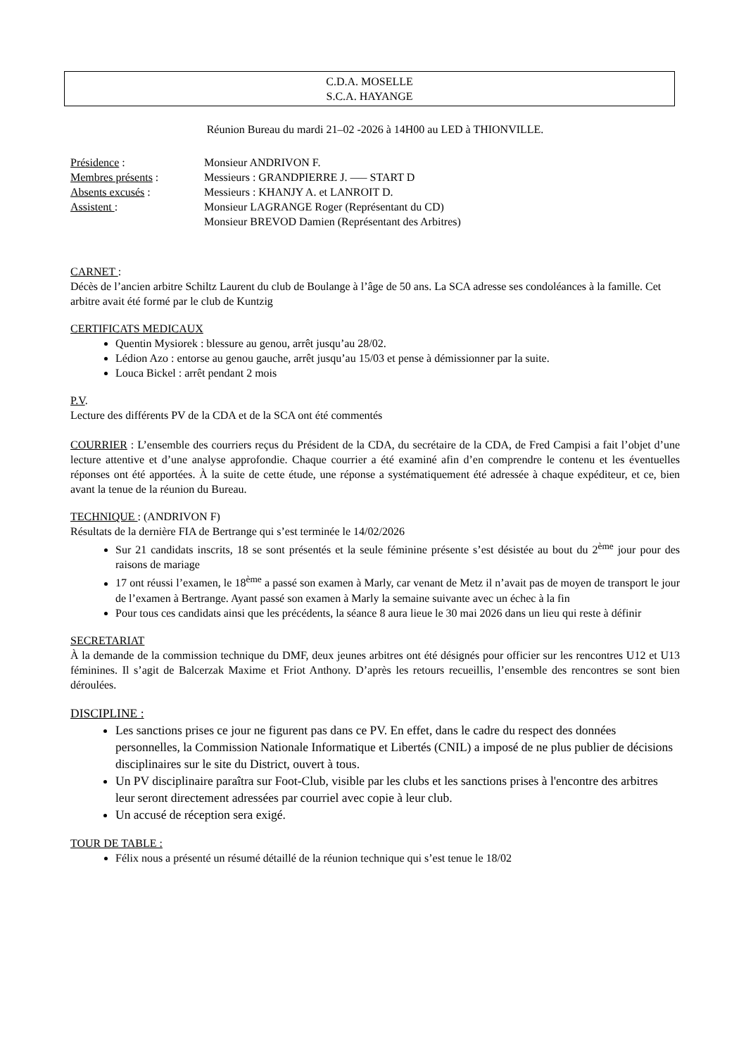C.D.A. MOSELLE
S.C.A. HAYANGE
Réunion Bureau du mardi 21–02 -2026 à 14H00 au LED à THIONVILLE.
| Présidence : | Monsieur ANDRIVON F. |
| Membres présents : | Messieurs : GRANDPIERRE J. —– START D |
| Absents excusés : | Messieurs : KHANJY A. et LANROIT D. |
| Assistent : | Monsieur LAGRANGE Roger (Représentant du CD) |
| | Monsieur BREVOD Damien (Représentant des Arbitres) |
CARNET :
Décès de l’ancien arbitre Schiltz Laurent du club de Boulange à l’âge de 50 ans. La SCA adresse ses condoléances à la famille. Cet arbitre avait été formé par le club de Kuntzig
CERTIFICATS MEDICAUX
Quentin Mysiorek : blessure au genou, arrêt jusqu’au 28/02.
Lédion Azo : entorse au genou gauche, arrêt jusqu’au 15/03 et pense à démissionner par la suite.
Louca Bickel : arrêt pendant 2 mois
P.V.
Lecture des différents PV de la CDA et de la SCA ont été commentés
COURRIER : L’ensemble des courriers reçus du Président de la CDA, du secrétaire de la CDA, de Fred Campisi a fait l’objet d’une lecture attentive et d’une analyse approfondie. Chaque courrier a été examiné afin d’en comprendre le contenu et les éventuelles réponses ont été apportées. À la suite de cette étude, une réponse a systématiquement été adressée à chaque expéditeur, et ce, bien avant la tenue de la réunion du Bureau.
TECHNIQUE : (ANDRIVON F)
Résultats de la dernière FIA de Bertrange qui s’est terminée le 14/02/2026
Sur 21 candidats inscrits, 18 se sont présentés et la seule féminine présente s’est désistée au bout du 2<sup>ème</sup> jour pour des raisons de mariage
17 ont réussi l’examen, le 18<sup>ème</sup> a passé son examen à Marly, car venant de Metz il n’avait pas de moyen de transport le jour de l’examen à Bertrange. Ayant passé son examen à Marly la semaine suivante avec un échec à la fin
Pour tous ces candidats ainsi que les précédents, la séance 8 aura lieue le 30 mai 2026 dans un lieu qui reste à définir
SECRETARIAT
À la demande de la commission technique du DMF, deux jeunes arbitres ont été désignés pour officier sur les rencontres U12 et U13 féminines. Il s’agit de Balcerzak Maxime et Friot Anthony. D’après les retours recueillis, l’ensemble des rencontres se sont bien déroulées.
DISCIPLINE :
Les sanctions prises ce jour ne figurent pas dans ce PV. En effet, dans le cadre du respect des données personnelles, la Commission Nationale Informatique et Libertés (CNIL) a imposé de ne plus publier de décisions disciplinaires sur le site du District, ouvert à tous.
Un PV disciplinaire paraîtra sur Foot-Club, visible par les clubs et les sanctions prises à l'encontre des arbitres leur seront directement adressées par courriel avec copie à leur club.
Un accusé de réception sera exigé.
TOUR DE TABLE :
Félix nous a présenté un résumé détaillé de la réunion technique qui s’est tenue le 18/02